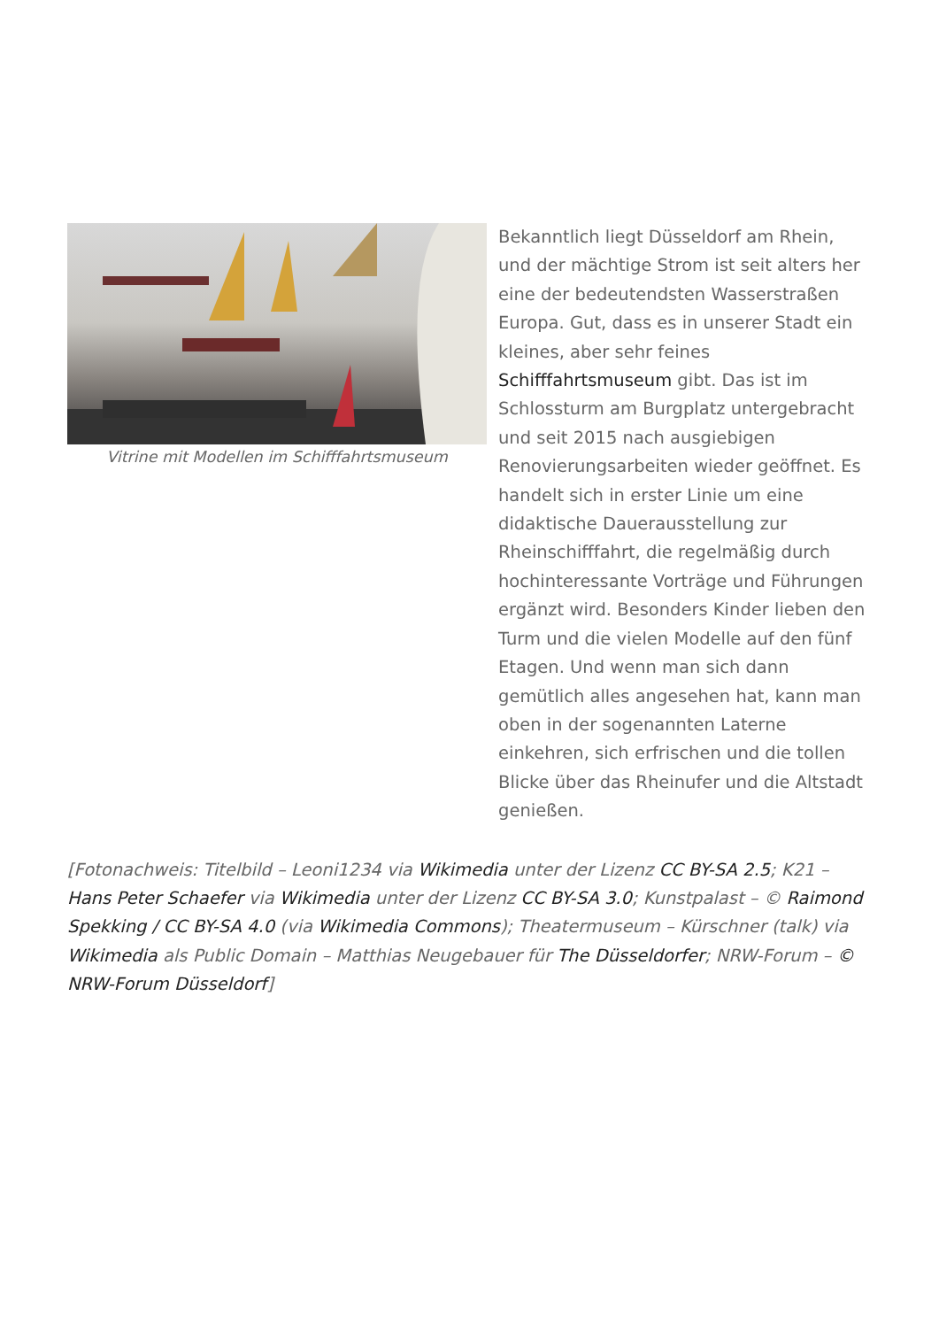Vitrine mit Modellen im Schifffahrtsmuseum
Bekanntlich liegt Düsseldorf am Rhein, und der mächtige Strom ist seit alters her eine der bedeutendsten Wasserstraßen Europa. Gut, dass es in unserer Stadt ein kleines, aber sehr feines Schifffahrtsmuseum gibt. Das ist im Schlossturm am Burgplatz untergebracht und seit 2015 nach ausgiebigen Renovierungsarbeiten wieder geöffnet. Es handelt sich in erster Linie um eine didaktische Dauerausstellung zur Rheinschifffahrt, die regelmäßig durch hochinteressante Vorträge und Führungen ergänzt wird. Besonders Kinder lieben den Turm und die vielen Modelle auf den fünf Etagen. Und wenn man sich dann gemütlich alles angesehen hat, kann man oben in der sogenannten Laterne einkehren, sich erfrischen und die tollen Blicke über das Rheinufer und die Altstadt genießen.
[Fotonachweis: Titelbild – Leoni1234 via Wikimedia unter der Lizenz CC BY-SA 2.5; K21 – Hans Peter Schaefer via Wikimedia unter der Lizenz CC BY-SA 3.0; Kunstpalast – © Raimond Spekking / CC BY-SA 4.0 (via Wikimedia Commons); Theatermuseum – Kürschner (talk) via Wikimedia als Public Domain – Matthias Neugebauer für The Düsseldorfer; NRW-Forum – © NRW-Forum Düsseldorf]